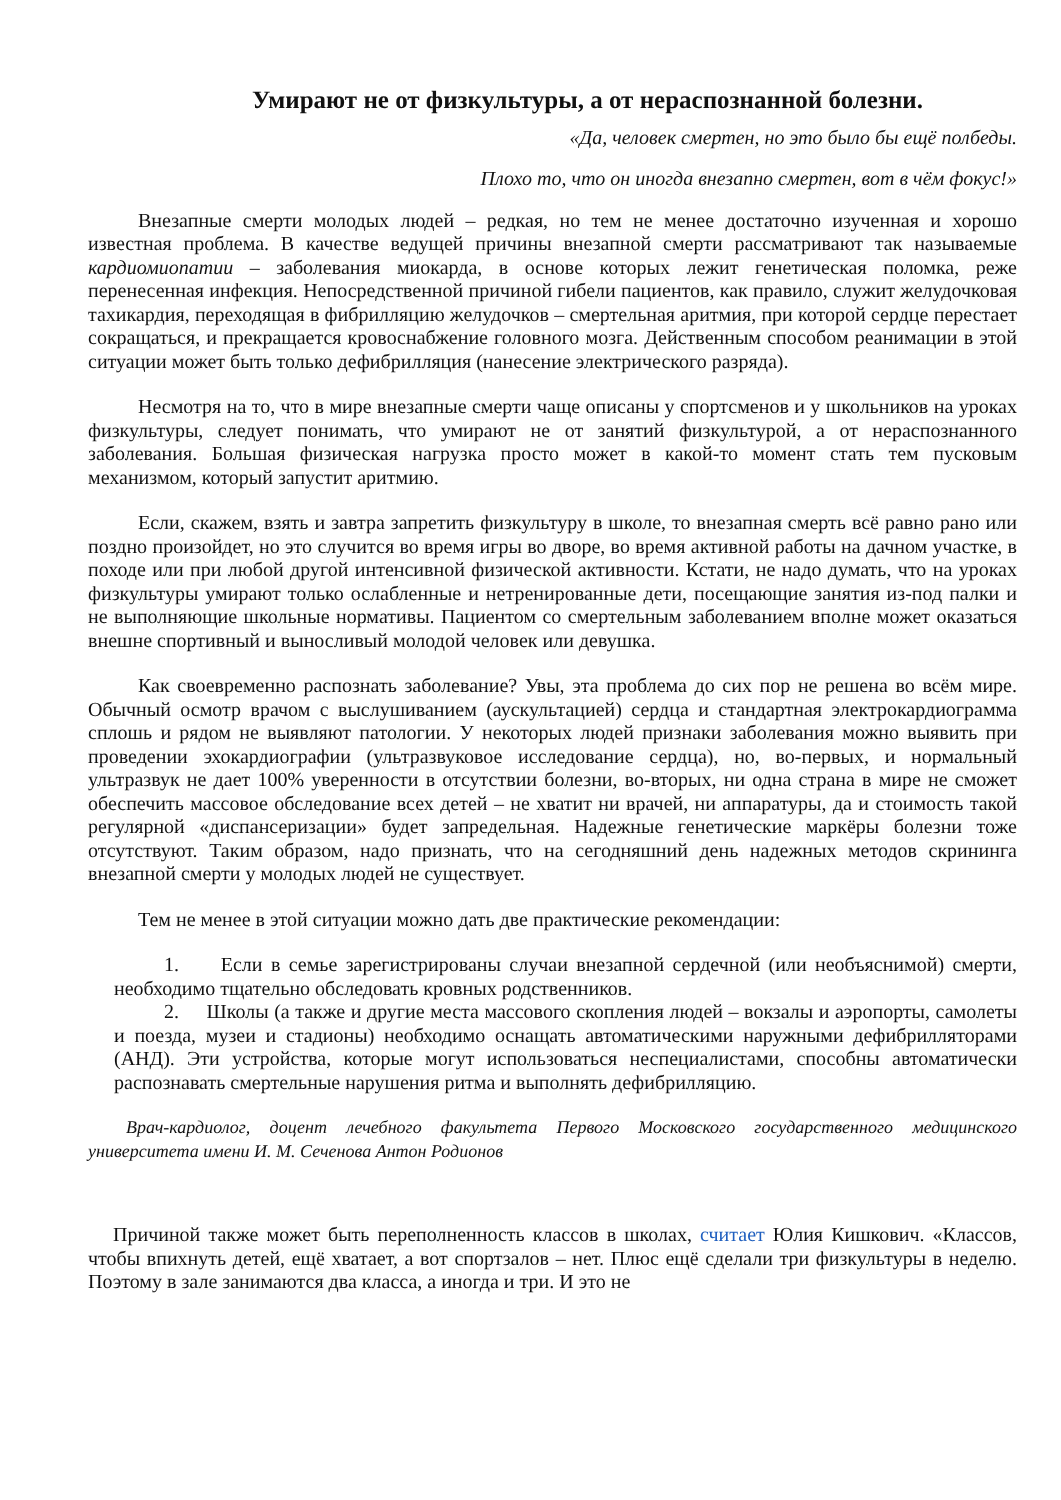Умирают не от физкультуры, а от нераспознанной болезни.
«Да, человек смертен, но это было бы ещё полбеды.
Плохо то, что он иногда внезапно смертен, вот в чём фокус!»
Внезапные смерти молодых людей – редкая, но тем не менее достаточно изученная и хорошо известная проблема. В качестве ведущей причины внезапной смерти рассматривают так называемые кардиомиопатии – заболевания миокарда, в основе которых лежит генетическая поломка, реже перенесенная инфекция. Непосредственной причиной гибели пациентов, как правило, служит желудочковая тахикардия, переходящая в фибрилляцию желудочков – смертельная аритмия, при которой сердце перестает сокращаться, и прекращается кровоснабжение головного мозга. Действенным способом реанимации в этой ситуации может быть только дефибрилляция (нанесение электрического разряда).
Несмотря на то, что в мире внезапные смерти чаще описаны у спортсменов и у школьников на уроках физкультуры, следует понимать, что умирают не от занятий физкультурой, а от нераспознанного заболевания. Большая физическая нагрузка просто может в какой-то момент стать тем пусковым механизмом, который запустит аритмию.
Если, скажем, взять и завтра запретить физкультуру в школе, то внезапная смерть всё равно рано или поздно произойдет, но это случится во время игры во дворе, во время активной работы на дачном участке, в походе или при любой другой интенсивной физической активности. Кстати, не надо думать, что на уроках физкультуры умирают только ослабленные и нетренированные дети, посещающие занятия из-под палки и не выполняющие школьные нормативы. Пациентом со смертельным заболеванием вполне может оказаться внешне спортивный и выносливый молодой человек или девушка.
Как своевременно распознать заболевание? Увы, эта проблема до сих пор не решена во всём мире. Обычный осмотр врачом с выслушиванием (аускультацией) сердца и стандартная электрокардиограмма сплошь и рядом не выявляют патологии. У некоторых людей признаки заболевания можно выявить при проведении эхокардиографии (ультразвуковое исследование сердца), но, во-первых, и нормальный ультразвук не дает 100% уверенности в отсутствии болезни, во-вторых, ни одна страна в мире не сможет обеспечить массовое обследование всех детей – не хватит ни врачей, ни аппаратуры, да и стоимость такой регулярной «диспансеризации» будет запредельная. Надежные генетические маркёры болезни тоже отсутствуют. Таким образом, надо признать, что на сегодняшний день надежных методов скрининга внезапной смерти у молодых людей не существует.
Тем не менее в этой ситуации можно дать две практические рекомендации:
1. Если в семье зарегистрированы случаи внезапной сердечной (или необъяснимой) смерти, необходимо тщательно обследовать кровных родственников.
2. Школы (а также и другие места массового скопления людей – вокзалы и аэропорты, самолеты и поезда, музеи и стадионы) необходимо оснащать автоматическими наружными дефибрилляторами (АНД). Эти устройства, которые могут использоваться неспециалистами, способны автоматически распознавать смертельные нарушения ритма и выполнять дефибрилляцию.
Врач-кардиолог, доцент лечебного факультета Первого Московского государственного медицинского университета имени И. М. Сеченова Антон Родионов
Причиной также может быть переполненность классов в школах, считает Юлия Кишкович. «Классов, чтобы впихнуть детей, ещё хватает, а вот спортзалов – нет. Плюс ещё сделали три физкультуры в неделю. Поэтому в зале занимаются два класса, а иногда и три. И это не